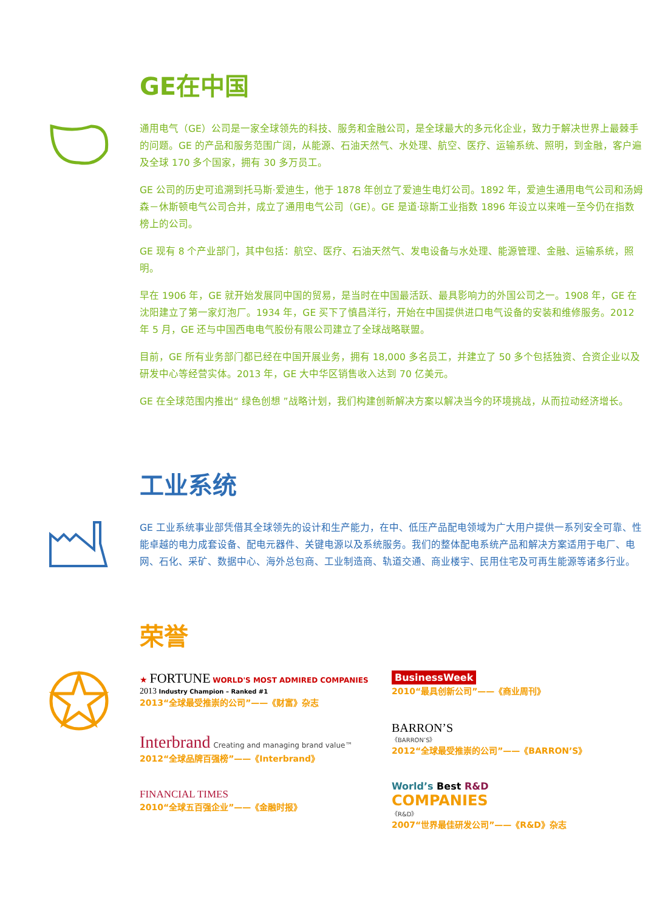GE在中国
通用电气（GE）公司是一家全球领先的科技、服务和金融公司，是全球最大的多元化企业，致力于解决世界上最棘手的问题。GE 的产品和服务范围广阔，从能源、石油天然气、水处理、航空、医疗、运输系统、照明，到金融，客户遍及全球 170 多个国家，拥有 30 多万员工。
GE 公司的历史可追溯到托马斯·爱迪生，他于 1878 年创立了爱迪生电灯公司。1892 年，爱迪生通用电气公司和汤姆森－休斯顿电气公司合并，成立了通用电气公司（GE）。GE 是道·琼斯工业指数 1896 年设立以来唯一至今仍在指数榜上的公司。
GE 现有 8 个产业部门，其中包括：航空、医疗、石油天然气、发电设备与水处理、能源管理、金融、运输系统，照明。
早在 1906 年，GE 就开始发展同中国的贸易，是当时在中国最活跃、最具影响力的外国公司之一。1908 年，GE 在沈阳建立了第一家灯泡厂。1934 年，GE 买下了慎昌洋行，开始在中国提供进口电气设备的安装和维修服务。2012 年 5 月，GE 还与中国西电电气股份有限公司建立了全球战略联盟。
目前，GE 所有业务部门都已经在中国开展业务，拥有 18,000 多名员工，并建立了 50 多个包括独资、合资企业以及研发中心等经营实体。2013 年，GE 大中华区销售收入达到 70 亿美元。
GE 在全球范围内推出“ 绿色创想 ”战略计划，我们构建创新解决方案以解决当今的环境挑战，从而拉动经济增长。
工业系统
GE 工业系统事业部凭借其全球领先的设计和生产能力，在中、低压产品配电领域为广大用户提供一系列安全可靠、性能卓越的电力成套设备、配电元器件、关键电源以及系统服务。我们的整体配电系统产品和解决方案适用于电厂、电网、石化、采矿、数据中心、海外总包商、工业制造商、轨道交通、商业楼宇、民用住宅及可再生能源等诸多行业。
荣誉
★ FORTUNE WORLD'S MOST ADMIRED COMPANIES
2013 Industry Champion – Ranked #1
2013“全球最受推崇的公司”——《财富》杂志
Interbrand Creating and managing brand value™
2012“全球品牌百强榜”——《Interbrand》
FINANCIAL TIMES
2010“全球五百强企业”——《金融时报》
BusinessWeek
2010“最具创新公司”——《商业周刊》
BARRON’S
《BARRON’S》
2012“全球最受推崇的公司”——《BARRON’S》
World’s Best R&D
COMPANIES
《R&D》
2007“世界最佳研发公司”——《R&D》杂志